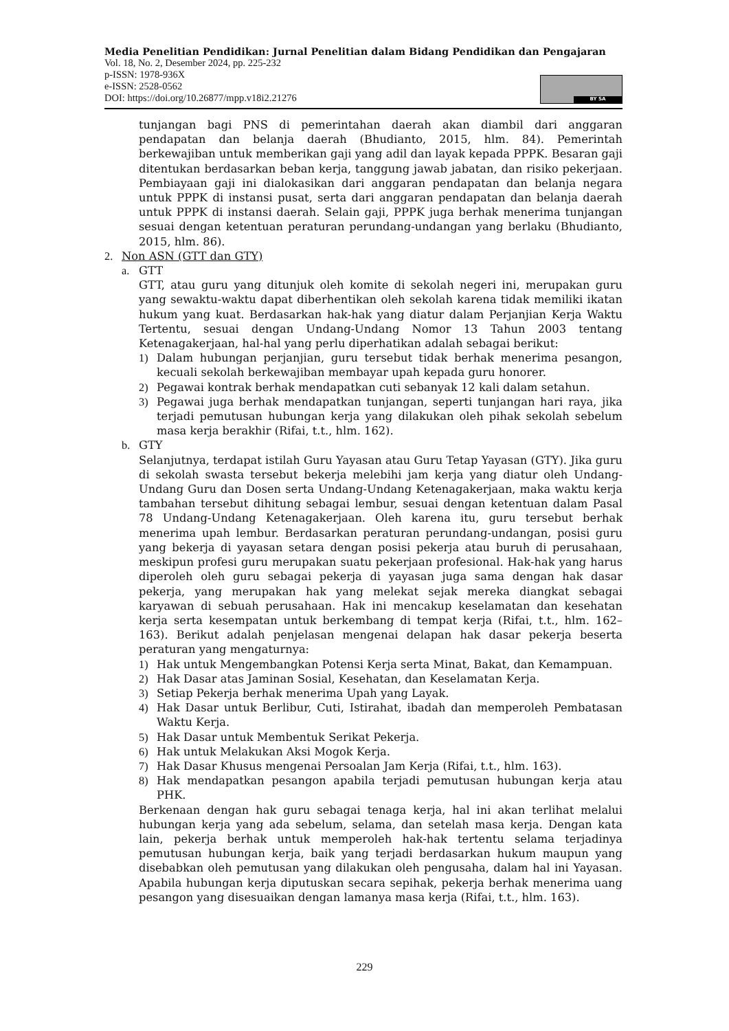Media Penelitian Pendidikan: Jurnal Penelitian dalam Bidang Pendidikan dan Pengajaran
Vol. 18, No. 2, Desember 2024, pp. 225-232
p-ISSN: 1978-936X
e-ISSN: 2528-0562
DOI: https://doi.org/10.26877/mpp.v18i2.21276
BY SA
tunjangan bagi PNS di pemerintahan daerah akan diambil dari anggaran pendapatan dan belanja daerah (Bhudianto, 2015, hlm. 84). Pemerintah berkewajiban untuk memberikan gaji yang adil dan layak kepada PPPK. Besaran gaji ditentukan berdasarkan beban kerja, tanggung jawab jabatan, dan risiko pekerjaan. Pembiayaan gaji ini dialokasikan dari anggaran pendapatan dan belanja negara untuk PPPK di instansi pusat, serta dari anggaran pendapatan dan belanja daerah untuk PPPK di instansi daerah. Selain gaji, PPPK juga berhak menerima tunjangan sesuai dengan ketentuan peraturan perundang-undangan yang berlaku (Bhudianto, 2015, hlm. 86).
2. Non ASN (GTT dan GTY)
a. GTT
GTT, atau guru yang ditunjuk oleh komite di sekolah negeri ini, merupakan guru yang sewaktu-waktu dapat diberhentikan oleh sekolah karena tidak memiliki ikatan hukum yang kuat. Berdasarkan hak-hak yang diatur dalam Perjanjian Kerja Waktu Tertentu, sesuai dengan Undang-Undang Nomor 13 Tahun 2003 tentang Ketenagakerjaan, hal-hal yang perlu diperhatikan adalah sebagai berikut:
1) Dalam hubungan perjanjian, guru tersebut tidak berhak menerima pesangon, kecuali sekolah berkewajiban membayar upah kepada guru honorer.
2) Pegawai kontrak berhak mendapatkan cuti sebanyak 12 kali dalam setahun.
3) Pegawai juga berhak mendapatkan tunjangan, seperti tunjangan hari raya, jika terjadi pemutusan hubungan kerja yang dilakukan oleh pihak sekolah sebelum masa kerja berakhir (Rifai, t.t., hlm. 162).
b. GTY
Selanjutnya, terdapat istilah Guru Yayasan atau Guru Tetap Yayasan (GTY). Jika guru di sekolah swasta tersebut bekerja melebihi jam kerja yang diatur oleh Undang-Undang Guru dan Dosen serta Undang-Undang Ketenagakerjaan, maka waktu kerja tambahan tersebut dihitung sebagai lembur, sesuai dengan ketentuan dalam Pasal 78 Undang-Undang Ketenagakerjaan. Oleh karena itu, guru tersebut berhak menerima upah lembur. Berdasarkan peraturan perundang-undangan, posisi guru yang bekerja di yayasan setara dengan posisi pekerja atau buruh di perusahaan, meskipun profesi guru merupakan suatu pekerjaan profesional. Hak-hak yang harus diperoleh oleh guru sebagai pekerja di yayasan juga sama dengan hak dasar pekerja, yang merupakan hak yang melekat sejak mereka diangkat sebagai karyawan di sebuah perusahaan. Hak ini mencakup keselamatan dan kesehatan kerja serta kesempatan untuk berkembang di tempat kerja (Rifai, t.t., hlm. 162–163). Berikut adalah penjelasan mengenai delapan hak dasar pekerja beserta peraturan yang mengaturnya:
1) Hak untuk Mengembangkan Potensi Kerja serta Minat, Bakat, dan Kemampuan.
2) Hak Dasar atas Jaminan Sosial, Kesehatan, dan Keselamatan Kerja.
3) Setiap Pekerja berhak menerima Upah yang Layak.
4) Hak Dasar untuk Berlibur, Cuti, Istirahat, ibadah dan memperoleh Pembatasan Waktu Kerja.
5) Hak Dasar untuk Membentuk Serikat Pekerja.
6) Hak untuk Melakukan Aksi Mogok Kerja.
7) Hak Dasar Khusus mengenai Persoalan Jam Kerja (Rifai, t.t., hlm. 163).
8) Hak mendapatkan pesangon apabila terjadi pemutusan hubungan kerja atau PHK.
Berkenaan dengan hak guru sebagai tenaga kerja, hal ini akan terlihat melalui hubungan kerja yang ada sebelum, selama, dan setelah masa kerja. Dengan kata lain, pekerja berhak untuk memperoleh hak-hak tertentu selama terjadinya pemutusan hubungan kerja, baik yang terjadi berdasarkan hukum maupun yang disebabkan oleh pemutusan yang dilakukan oleh pengusaha, dalam hal ini Yayasan. Apabila hubungan kerja diputuskan secara sepihak, pekerja berhak menerima uang pesangon yang disesuaikan dengan lamanya masa kerja (Rifai, t.t., hlm. 163).
229